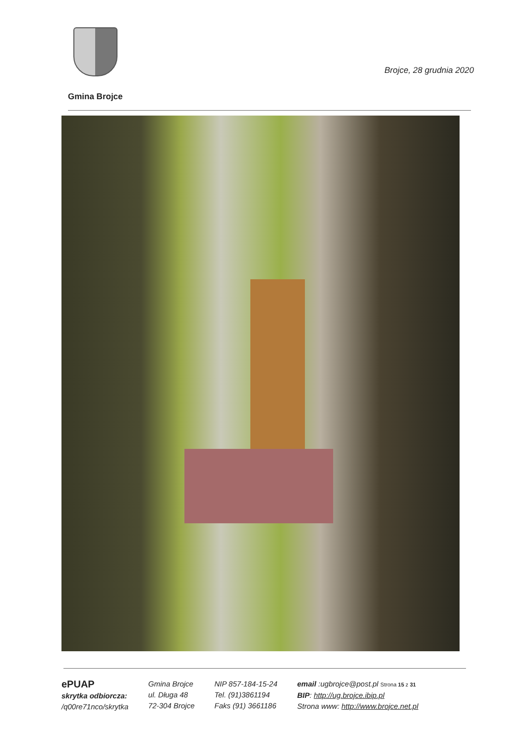Brojce, 28 grudnia 2020
Gmina Brojce
ePUAP
skrytka odbiorcza:
/q00re71nco/skrytka
Gmina Brojce
ul. Długa 48
72-304 Brojce
NIP 857-184-15-24
Tel. (91)3861194
Faks (91) 3661186
email :ugbrojce@post.pl Strona 15 z 31
BIP: http://ug.brojce.ibip.pl
Strona www: http://www.brojce.net.pl